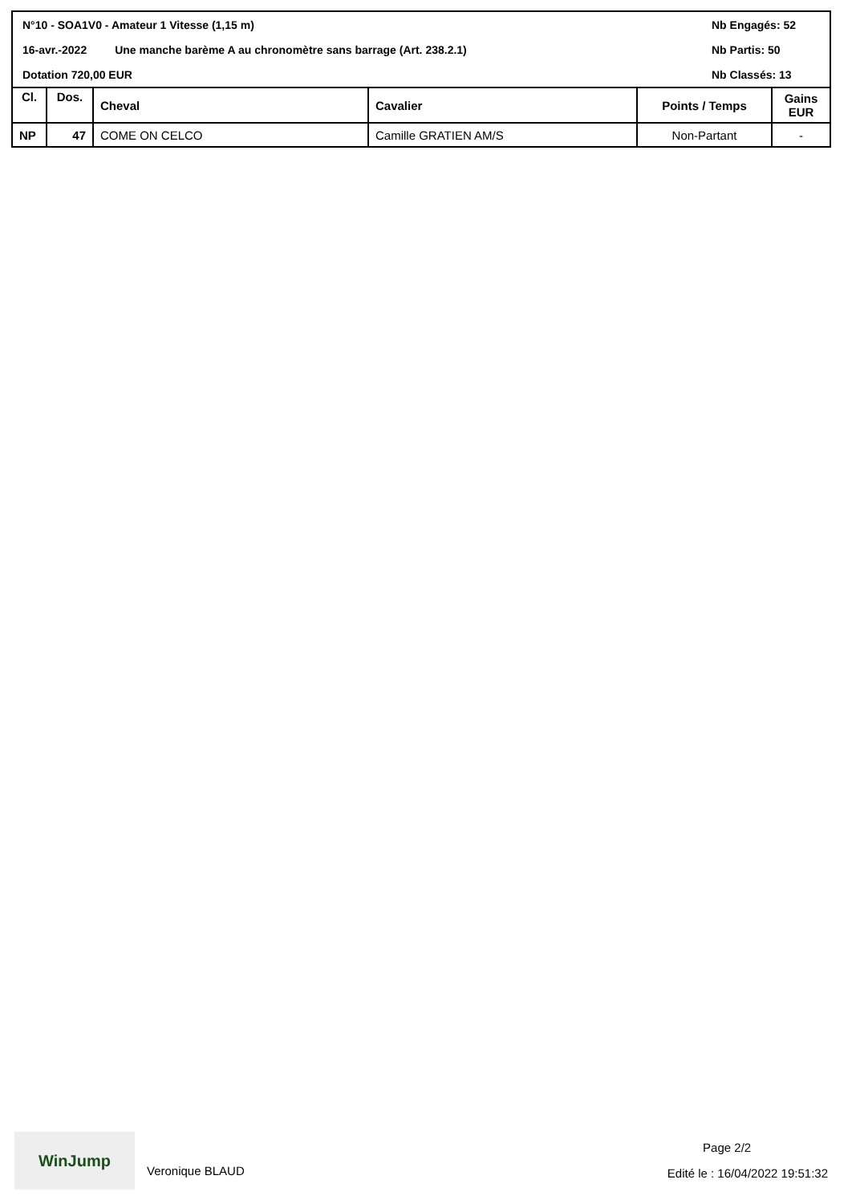N°10 - SOA1V0 - Amateur 1 Vitesse (1,15 m) Nb Engagés: 52
16-avr.-2022 Une manche barème A au chronomètre sans barrage (Art. 238.2.1) Nb Partis: 50
Dotation 720,00 EUR Nb Classés: 13
| Cl. | Dos. | Cheval | Cavalier | Points / Temps | Gains EUR |
| --- | --- | --- | --- | --- | --- |
| NP | 47 | COME ON CELCO | Camille GRATIEN AM/S | Non-Partant | - |
WinJump
Veronique BLAUD
Page 2/2
Edité le : 16/04/2022 19:51:32